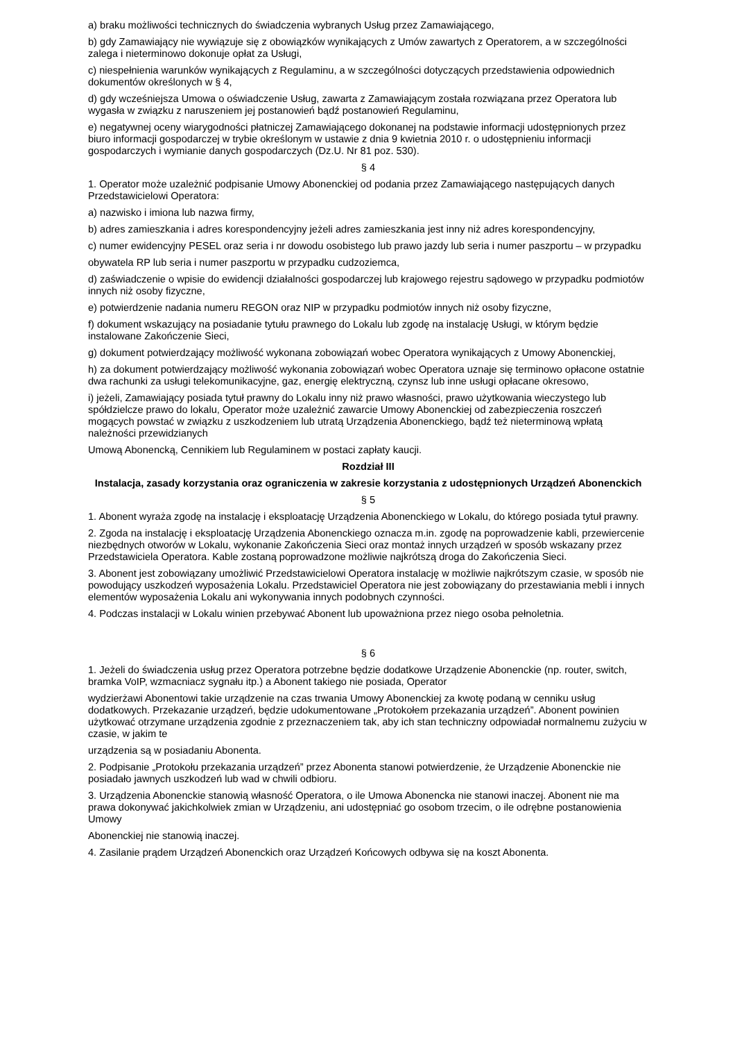a) braku możliwości technicznych do świadczenia wybranych Usług przez Zamawiającego,
b) gdy Zamawiający nie wywiązuje się z obowiązków wynikających z Umów zawartych z Operatorem, a w szczególności zalega i nieterminowo dokonuje opłat za Usługi,
c) niespełnienia warunków wynikających z Regulaminu, a w szczególności dotyczących przedstawienia odpowiednich dokumentów określonych w § 4,
d) gdy wcześniejsza Umowa o oświadczenie Usług, zawarta z Zamawiającym została rozwiązana przez Operatora lub wygasła w związku z naruszeniem jej postanowień bądź postanowień Regulaminu,
e) negatywnej oceny wiarygodności płatniczej Zamawiającego dokonanej na podstawie informacji udostępnionych przez biuro informacji gospodarczej w trybie określonym w ustawie z dnia 9 kwietnia 2010 r. o udostępnieniu informacji gospodarczych i wymianie danych gospodarczych (Dz.U. Nr 81 poz. 530).
§ 4
1. Operator może uzależnić podpisanie Umowy Abonenckiej od podania przez Zamawiającego następujących danych Przedstawicielowi Operatora:
a) nazwisko i imiona lub nazwa firmy,
b) adres zamieszkania i adres korespondencyjny jeżeli adres zamieszkania jest inny niż adres korespondencyjny,
c) numer ewidencyjny PESEL oraz seria i nr dowodu osobistego lub prawo jazdy lub seria i numer paszportu – w przypadku
obywatela RP lub seria i numer paszportu w przypadku cudzoziemca,
d) zaświadczenie o wpisie do ewidencji działalności gospodarczej lub krajowego rejestru sądowego w przypadku podmiotów innych niż osoby fizyczne,
e) potwierdzenie nadania numeru REGON oraz NIP w przypadku podmiotów innych niż osoby fizyczne,
f) dokument wskazujący na posiadanie tytułu prawnego do Lokalu lub zgodę na instalację Usługi, w którym będzie instalowane Zakończenie Sieci,
g) dokument potwierdzający możliwość wykonana zobowiązań wobec Operatora wynikających z Umowy Abonenckiej,
h) za dokument potwierdzający możliwość wykonania zobowiązań wobec Operatora uznaje się terminowo opłacone ostatnie dwa rachunki za usługi telekomunikacyjne, gaz, energię elektryczną, czynsz lub inne usługi opłacane okresowo,
i) jeżeli, Zamawiający posiada tytuł prawny do Lokalu inny niż prawo własności, prawo użytkowania wieczystego lub spółdzielcze prawo do lokalu, Operator może uzależnić zawarcie Umowy Abonenckiej od zabezpieczenia roszczeń mogących powstać w związku z uszkodzeniem lub utratą Urządzenia Abonenckiego, bądź też nieterminową wpłatą należności przewidzianych
Umową Abonencką, Cennikiem lub Regulaminem w postaci zapłaty kaucji.
Rozdział III
Instalacja, zasady korzystania oraz ograniczenia w zakresie korzystania z udostępnionych Urządzeń Abonenckich
§ 5
1. Abonent wyraża zgodę na instalację i eksploatację Urządzenia Abonenckiego w Lokalu, do którego posiada tytuł prawny.
2. Zgoda na instalację i eksploatację Urządzenia Abonenckiego oznacza m.in. zgodę na poprowadzenie kabli, przewiercenie niezbędnych otworów w Lokalu, wykonanie Zakończenia Sieci oraz montaż innych urządzeń w sposób wskazany przez Przedstawiciela Operatora. Kable zostaną poprowadzone możliwie najkrótszą droga do Zakończenia Sieci.
3. Abonent jest zobowiązany umożliwić Przedstawicielowi Operatora instalację w możliwie najkrótszym czasie, w sposób nie powodujący uszkodzeń wyposażenia Lokalu. Przedstawiciel Operatora nie jest zobowiązany do przestawiania mebli i innych elementów wyposażenia Lokalu ani wykonywania innych podobnych czynności.
4. Podczas instalacji w Lokalu winien przebywać Abonent lub upoważniona przez niego osoba pełnoletnia.
§ 6
1. Jeżeli do świadczenia usług przez Operatora potrzebne będzie dodatkowe Urządzenie Abonenckie (np. router, switch, bramka VoIP, wzmacniacz sygnału itp.) a Abonent takiego nie posiada, Operator
wydzierżawi Abonentowi takie urządzenie na czas trwania Umowy Abonenckiej za kwotę podaną w cenniku usług dodatkowych. Przekazanie urządzeń, będzie udokumentowane „Protokołem przekazania urządzeń”. Abonent powinien użytkować otrzymane urządzenia zgodnie z przeznaczeniem tak, aby ich stan techniczny odpowiadał normalnemu zużyciu w czasie, w jakim te
urządzenia są w posiadaniu Abonenta.
2. Podpisanie „Protokołu przekazania urządzeń” przez Abonenta stanowi potwierdzenie, że Urządzenie Abonenckie nie posiadało jawnych uszkodzeń lub wad w chwili odbioru.
3. Urządzenia Abonenckie stanowią własność Operatora, o ile Umowa Abonencka nie stanowi inaczej. Abonent nie ma prawa dokonywać jakichkolwiek zmian w Urządzeniu, ani udostępniać go osobom trzecim, o ile odrębne postanowienia Umowy
Abonenckiej nie stanowią inaczej.
4. Zasilanie prądem Urządzeń Abonenckich oraz Urządzeń Końcowych odbywa się na koszt Abonenta.